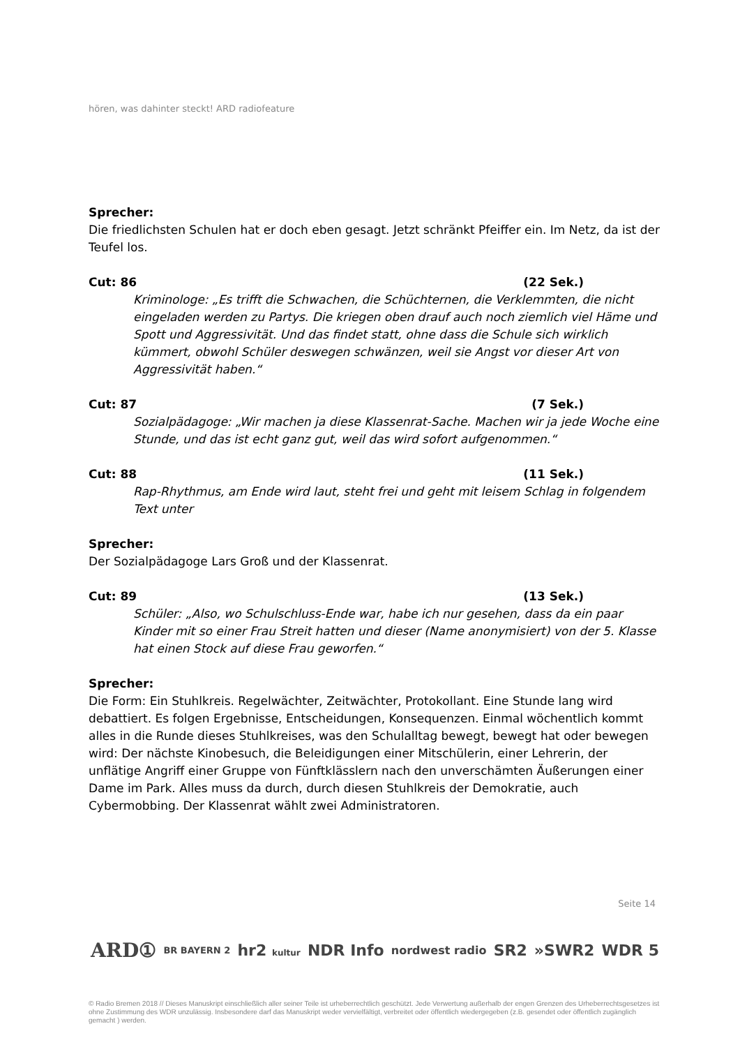hören, was dahinter steckt! ARD radiofeature
Sprecher:
Die friedlichsten Schulen hat er doch eben gesagt. Jetzt schränkt Pfeiffer ein. Im Netz, da ist der Teufel los.
Cut: 86 (22 Sek.)
Kriminologe: „Es trifft die Schwachen, die Schüchternen, die Verklemmten, die nicht eingeladen werden zu Partys. Die kriegen oben drauf auch noch ziemlich viel Häme und Spott und Aggressivität. Und das findet statt, ohne dass die Schule sich wirklich kümmert, obwohl Schüler deswegen schwänzen, weil sie Angst vor dieser Art von Aggressivität haben.“
Cut: 87 (7 Sek.)
Sozialpädagoge: „Wir machen ja diese Klassenrat-Sache. Machen wir ja jede Woche eine Stunde, und das ist echt ganz gut, weil das wird sofort aufgenommen.“
Cut: 88 (11 Sek.)
Rap-Rhythmus, am Ende wird laut, steht frei und geht mit leisem Schlag in folgendem Text unter
Sprecher:
Der Sozialpädagoge Lars Groß und der Klassenrat.
Cut: 89 (13 Sek.)
Schüler: „Also, wo Schulschluss-Ende war, habe ich nur gesehen, dass da ein paar Kinder mit so einer Frau Streit hatten und dieser (Name anonymisiert) von der 5. Klasse hat einen Stock auf diese Frau geworfen.“
Sprecher:
Die Form: Ein Stuhlkreis. Regelwächter, Zeitwächter, Protokollant. Eine Stunde lang wird debattiert. Es folgen Ergebnisse, Entscheidungen, Konsequenzen. Einmal wöchentlich kommt alles in die Runde dieses Stuhlkreises, was den Schulalltag bewegt, bewegt hat oder bewegen wird: Der nächste Kinobesuch, die Beleidigungen einer Mitschülerin, einer Lehrerin, der unflätige Angriff einer Gruppe von Fünftklässlern nach den unverschämten Äußerungen einer Dame im Park. Alles muss da durch, durch diesen Stuhlkreis der Demokratie, auch Cybermobbing. Der Klassenrat wählt zwei Administratoren.
Seite 14
ARD① BR BAYERN 2 hr2 kultur NDR Info nordwest radio SR2 »SWR2 WDR 5
© Radio Bremen 2018 // Dieses Manuskript einschließlich aller seiner Teile ist urheberrechtlich geschützt. Jede Verwertung außerhalb der engen Grenzen des Urheberrechtsgesetzes ist ohne Zustimmung des WDR unzulässig. Insbesondere darf das Manuskript weder vervielfältigt, verbreitet oder öffentlich wiedergegeben (z.B. gesendet oder öffentlich zugänglich gemacht ) werden.